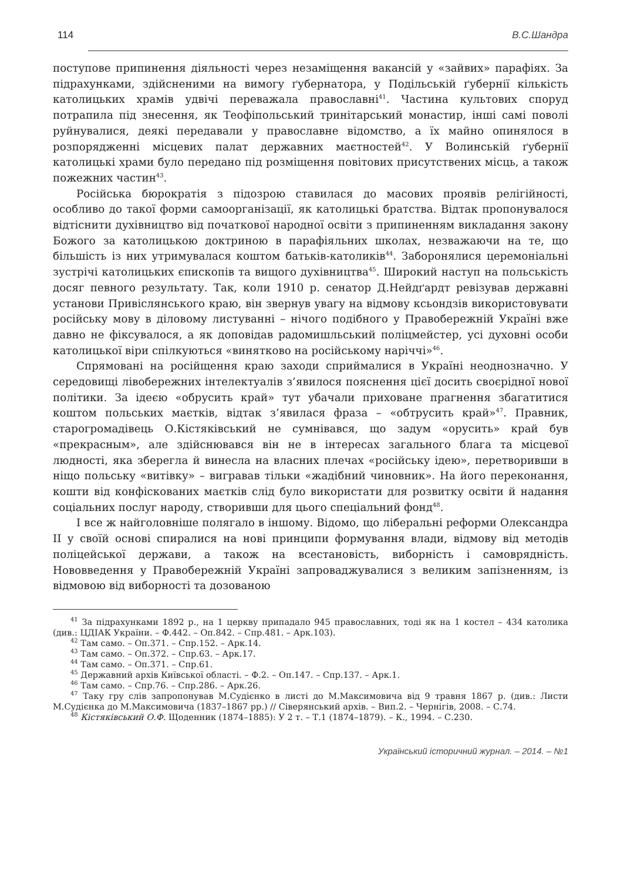114 В.С.Шандра
поступове припинення діяльності через незаміщення вакансій у «зайвих» парафіях. За підрахунками, здійсненими на вимогу ґубернатора, у Подільській ґубернії кількість католицьких храмів удвічі переважала православні<sup>41</sup>. Частина культових споруд потрапила під знесення, як Теофіпольський тринітарський монастир, інші самі поволі руйнувалися, деякі передавали у православне відомство, а їх майно опинялося в розпорядженні місцевих палат державних маєтностей<sup>42</sup>. У Волинській ґубернії католицькі храми було передано під розміщення повітових присутствених місць, а також пожежних частин<sup>43</sup>.
Російська бюрократія з підозрою ставилася до масових проявів релігійності, особливо до такої форми самоорганізації, як католицькі братства. Відтак пропонувалося відтіснити духівництво від початкової народної освіти з припиненням викладання закону Божого за католицькою доктриною в парафіяльних школах, незважаючи на те, що більшість із них утримувалася коштом батьків-католиків<sup>44</sup>. Заборонялися церемоніальні зустрічі католицьких єпископів та вищого духівництва<sup>45</sup>. Широкий наступ на польськість досяг певного результату. Так, коли 1910 р. сенатор Д.Нейдґардт ревізував державні установи Привіслянського краю, він звернув увагу на відмову ксьондзів використовувати російську мову в діловому листуванні – нічого подібного у Правобережній Україні вже давно не фіксувалося, а як доповідав радомишльський поліцмейстер, усі духовні особи католицької віри спілкуються «винятково на російському наріччі»<sup>46</sup>.
Спрямовані на російщення краю заходи сприймалися в Україні неоднозначно. У середовищі лівобережних інтелектуалів з’явилося пояснення цієї досить своєрідної нової політики. За ідеєю «обрусить край» тут убачали приховане прагнення збагатитися коштом польських маєтків, відтак з’явилася фраза – «обтрусить край»<sup>47</sup>. Правник, старогромадівець О.Кістяківський не сумнівався, що задум «орусить» край був «прекрасным», але здійснювався він не в інтересах загального блага та місцевої людності, яка зберегла й винесла на власних плечах «російську ідею», перетворивши в ніщо польську «витівку» – вигравав тільки «жадібний чиновник». На його переконання, кошти від конфіскованих маєтків слід було використати для розвитку освіти й надання соціальних послуг народу, створивши для цього спеціальний фонд<sup>48</sup>.
І все ж найголовніше полягало в іншому. Відомо, що ліберальні реформи Олександра ІІ у своїй основі спиралися на нові принципи формування влади, відмову від методів поліцейської держави, а також на всестановість, виборність і самоврядність. Нововведення у Правобережній Україні запроваджувалися з великим запізненням, із відмовою від виборності та дозованою
<sup>41</sup> За підрахунками 1892 р., на 1 церкву припадало 945 православних, тоді як на 1 костел – 434 католика (див.: ЦДІАК України. – Ф.442. – Оп.842. – Спр.481. – Арк.103).
<sup>42</sup> Там само. – Оп.371. – Спр.152. – Арк.14.
<sup>43</sup> Там само. – Оп.372. – Спр.63. – Арк.17.
<sup>44</sup> Там само. – Оп.371. – Спр.61.
<sup>45</sup> Державний архів Київської області. – Ф.2. – Оп.147. – Спр.137. – Арк.1.
<sup>46</sup> Там само. – Спр.76. – Спр.286. – Арк.26.
<sup>47</sup> Таку гру слів запропонував М.Судієнко в листі до М.Максимовича від 9 травня 1867 р. (див.: Листи М.Судієнка до М.Максимовича (1837–1867 рр.) // Сіверянський архів. – Вип.2. – Чернігів, 2008. – С.74.
<sup>48</sup> Кістяківський О.Ф. Щоденник (1874–1885): У 2 т. – Т.1 (1874–1879). – К., 1994. – С.230.
Український історичний журнал. – 2014. – №1